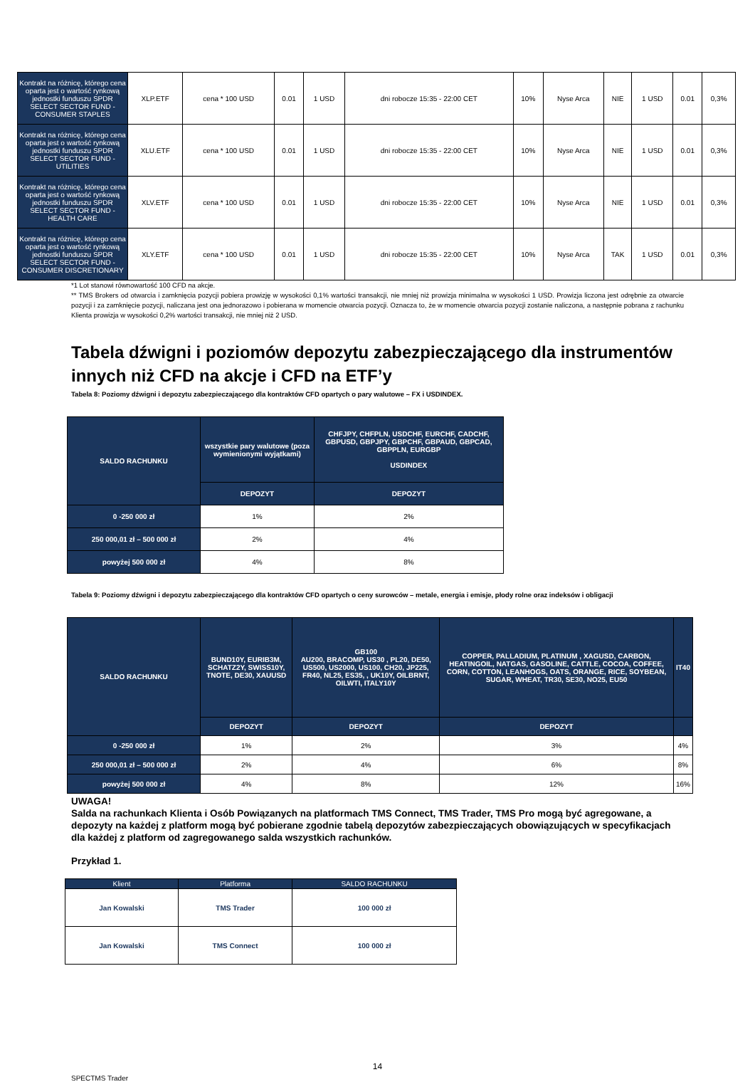| Kontrakt na różnicę, którego cena oparta jest o wartość rynkową jednostki funduszu SPDR SELECT SECTOR FUND - CONSUMER STAPLES | XLP.ETF | cena * 100 USD | 0.01 | 1 USD | dni robocze 15:35 - 22:00 CET | 10% | Nyse Arca | NIE | 1 USD | 0.01 | 0,3% |
| Kontrakt na różnicę, którego cena oparta jest o wartość rynkową jednostki funduszu SPDR SELECT SECTOR FUND - UTILITIES | XLU.ETF | cena * 100 USD | 0.01 | 1 USD | dni robocze 15:35 - 22:00 CET | 10% | Nyse Arca | NIE | 1 USD | 0.01 | 0,3% |
| Kontrakt na różnicę, którego cena oparta jest o wartość rynkową jednostki funduszu SPDR SELECT SECTOR FUND - HEALTH CARE | XLV.ETF | cena * 100 USD | 0.01 | 1 USD | dni robocze 15:35 - 22:00 CET | 10% | Nyse Arca | NIE | 1 USD | 0.01 | 0,3% |
| Kontrakt na różnicę, którego cena oparta jest o wartość rynkową jednostki funduszu SPDR SELECT SECTOR FUND - CONSUMER DISCRETIONARY | XLY.ETF | cena * 100 USD | 0.01 | 1 USD | dni robocze 15:35 - 22:00 CET | 10% | Nyse Arca | TAK | 1 USD | 0.01 | 0,3% |
*1 Lot stanowi równowartość 100 CFD na akcje.
** TMS Brokers od otwarcia i zamknięcia pozycji pobiera prowizję w wysokości 0,1% wartości transakcji, nie mniej niż prowizja minimalna w wysokości 1 USD. Prowizja liczona jest odrębnie za otwarcie pozycji i za zamknięcie pozycji, naliczana jest ona jednorazowo i pobierana w momencie otwarcia pozycji. Oznacza to, że w momencie otwarcia pozycji zostanie naliczona, a następnie pobrana z rachunku Klienta prowizja w wysokości 0,2% wartości transakcji, nie mniej niż 2 USD.
Tabela dźwigni i poziomów depozytu zabezpieczającego dla instrumentów innych niż CFD na akcje i CFD na ETF’y
Tabela 8: Poziomy dźwigni i depozytu zabezpieczającego dla kontraktów CFD opartych o pary walutowe – FX i USDINDEX.
| SALDO RACHUNKU | wszystkie pary walutowe (poza wymienionymi wyjątkami) | CHFJPY, CHFPLN, USDCHF, EURCHF, CADCHF, GBPUSD, GBPJPY, GBPCHF, GBPAUD, GBPCAD, GBPPLN, EURGBP USDINDEX |
| | DEPOZYT | DEPOZYT |
| 0 -250 000 zł | 1% | 2% |
| 250 000,01 zł – 500 000 zł | 2% | 4% |
| powyżej 500 000 zł | 4% | 8% |
Tabela 9: Poziomy dźwigni i depozytu zabezpieczającego dla kontraktów CFD opartych o ceny surowców – metale, energia i emisje, płody rolne oraz indeksów i obligacji
| SALDO RACHUNKU | BUND10Y, EURIB3M, SCHATZ2Y, SWISS10Y, TNOTE, DE30, XAUUSD | GB100 AU200, BRACOMP, US30 , PL20, DE50, US500, US2000, US100, CH20, JP225, FR40, NL25, ES35, , UK10Y, OILBRNT, OILWTI, ITALY10Y | COPPER, PALLADIUM, PLATINUM , XAGUSD, CARBON, HEATINGOIL, NATGAS, GASOLINE, CATTLE, COCOA, COFFEE, CORN, COTTON, LEANHOGS, OATS, ORANGE, RICE, SOYBEAN, SUGAR, WHEAT, TR30, SE30, NO25, EU50 | IT40 |
| | DEPOZYT | DEPOZYT | DEPOZYT | |
| 0 -250 000 zł | 1% | 2% | 3% | 4% |
| 250 000,01 zł – 500 000 zł | 2% | 4% | 6% | 8% |
| powyżej 500 000 zł | 4% | 8% | 12% | 16% |
UWAGA!
Salda na rachunkach Klienta i Osób Powiązanych na platformach TMS Connect, TMS Trader, TMS Pro mogą być agregowane, a depozyty na każdej z platform mogą być pobierane zgodnie tabelą depozytów zabezpieczających obowiązujących w specyfikacjach dla każdej z platform od zagregowanego salda wszystkich rachunków.
Przykład 1.
| Klient | Platforma | SALDO RACHUNKU |
| --- | --- | --- |
| Jan Kowalski | TMS Trader | 100 000 zł |
| Jan Kowalski | TMS Connect | 100 000 zł |
14
SPECTMS Trader